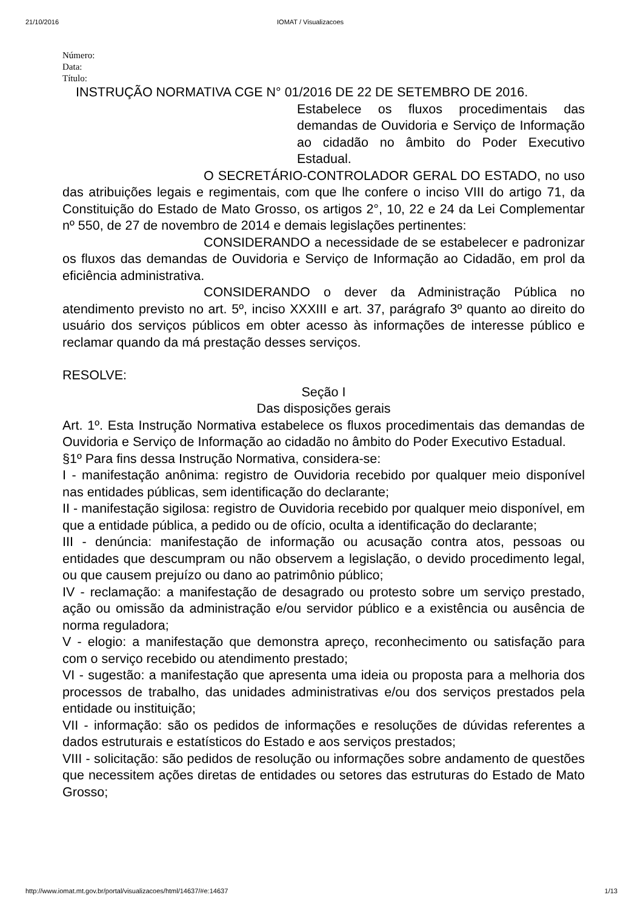21/10/2016 IOMAT / Visualizacoes
Número:
Data:
Título:
INSTRUÇÃO NORMATIVA CGE N° 01/2016 DE 22 DE SETEMBRO DE 2016.
Estabelece os fluxos procedimentais das demandas de Ouvidoria e Serviço de Informação ao cidadão no âmbito do Poder Executivo Estadual.
O SECRETÁRIO-CONTROLADOR GERAL DO ESTADO, no uso das atribuições legais e regimentais, com que lhe confere o inciso VIII do artigo 71, da Constituição do Estado de Mato Grosso, os artigos 2°, 10, 22 e 24 da Lei Complementar nº 550, de 27 de novembro de 2014 e demais legislações pertinentes:
CONSIDERANDO a necessidade de se estabelecer e padronizar os fluxos das demandas de Ouvidoria e Serviço de Informação ao Cidadão, em prol da eficiência administrativa.
CONSIDERANDO o dever da Administração Pública no atendimento previsto no art. 5º, inciso XXXIII e art. 37, parágrafo 3º quanto ao direito do usuário dos serviços públicos em obter acesso às informações de interesse público e reclamar quando da má prestação desses serviços.
RESOLVE:
Seção I
Das disposições gerais
Art. 1º. Esta Instrução Normativa estabelece os fluxos procedimentais das demandas de Ouvidoria e Serviço de Informação ao cidadão no âmbito do Poder Executivo Estadual.
§1º Para fins dessa Instrução Normativa, considera-se:
I - manifestação anônima: registro de Ouvidoria recebido por qualquer meio disponível nas entidades públicas, sem identificação do declarante;
II - manifestação sigilosa: registro de Ouvidoria recebido por qualquer meio disponível, em que a entidade pública, a pedido ou de ofício, oculta a identificação do declarante;
III - denúncia: manifestação de informação ou acusação contra atos, pessoas ou entidades que descumpram ou não observem a legislação, o devido procedimento legal, ou que causem prejuízo ou dano ao patrimônio público;
IV - reclamação: a manifestação de desagrado ou protesto sobre um serviço prestado, ação ou omissão da administração e/ou servidor público e a existência ou ausência de norma reguladora;
V - elogio: a manifestação que demonstra apreço, reconhecimento ou satisfação para com o serviço recebido ou atendimento prestado;
VI - sugestão: a manifestação que apresenta uma ideia ou proposta para a melhoria dos processos de trabalho, das unidades administrativas e/ou dos serviços prestados pela entidade ou instituição;
VII - informação: são os pedidos de informações e resoluções de dúvidas referentes a dados estruturais e estatísticos do Estado e aos serviços prestados;
VIII - solicitação: são pedidos de resolução ou informações sobre andamento de questões que necessitem ações diretas de entidades ou setores das estruturas do Estado de Mato Grosso;
http://www.iomat.mt.gov.br/portal/visualizacoes/html/14637/#e:14637 1/13